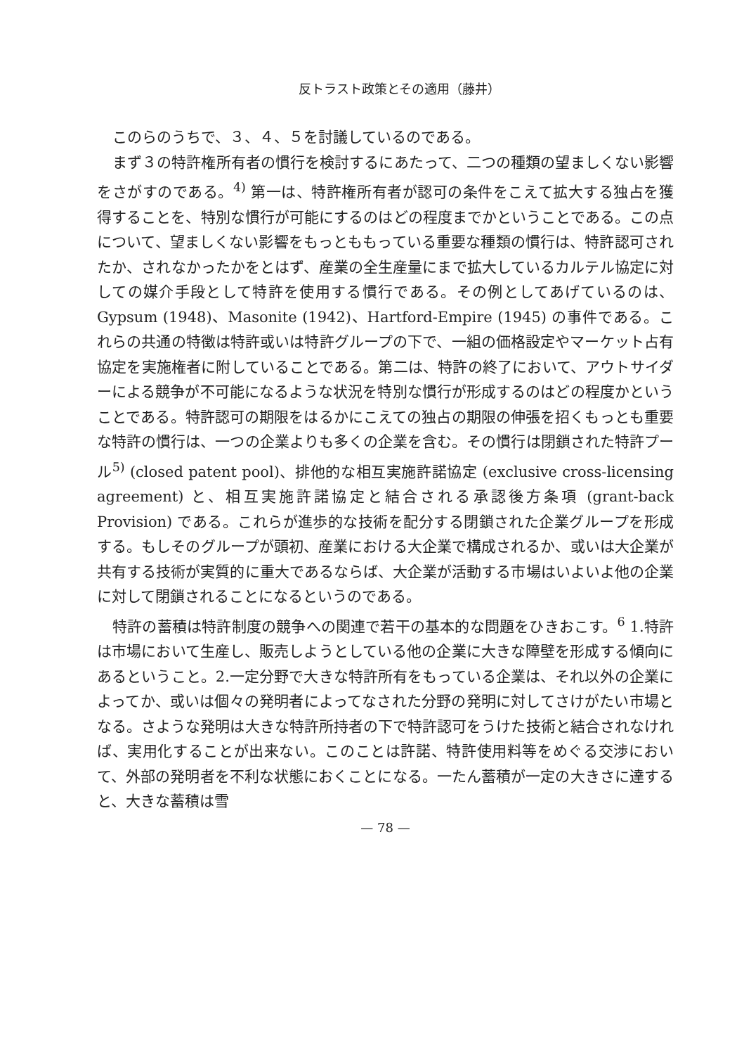反トラスト政策とその適用（藤井）
このらのうちで、３、４、５を討議しているのである。
まず３の特許権所有者の慣行を検討するにあたって、二つの種類の望ましくない影響をさがすのである。<sup>4)</sup> 第一は、特許権所有者が認可の条件をこえて拡大する独占を獲得することを、特別な慣行が可能にするのはどの程度までかということである。この点について、望ましくない影響をもっとももっている重要な種類の慣行は、特許認可されたか、されなかったかをとはず、産業の全生産量にまで拡大しているカルテル協定に対しての媒介手段として特許を使用する慣行である。その例としてあげているのは、Gypsum (1948)、Masonite (1942)、Hartford-Empire (1945) の事件である。これらの共通の特徴は特許或いは特許グループの下で、一組の価格設定やマーケット占有協定を実施権者に附していることである。第二は、特許の終了において、アウトサイダーによる競争が不可能になるような状況を特別な慣行が形成するのはどの程度かということである。特許認可の期限をはるかにこえての独占の期限の伸張を招くもっとも重要な特許の慣行は、一つの企業よりも多くの企業を含む。その慣行は閉鎖された特許プール<sup>5)</sup> (closed patent pool)、排他的な相互実施許諾協定 (exclusive cross-licensing agreement) と、相互実施許諾協定と結合される承認後方条項 (grant-back Provision) である。これらが進歩的な技術を配分する閉鎖された企業グループを形成する。もしそのグループが頭初、産業における大企業で構成されるか、或いは大企業が共有する技術が実質的に重大であるならば、大企業が活動する市場はいよいよ他の企業に対して閉鎖されることになるというのである。
特許の蓄積は特許制度の競争への関連で若干の基本的な問題をひきおこす。<sup>6</sup> 1.特許は市場において生産し、販売しようとしている他の企業に大きな障壁を形成する傾向にあるということ。2.一定分野で大きな特許所有をもっている企業は、それ以外の企業によってか、或いは個々の発明者によってなされた分野の発明に対してさけがたい市場となる。さような発明は大きな特許所持者の下で特許認可をうけた技術と結合されなければ、実用化することが出来ない。このことは許諾、特許使用料等をめぐる交渉において、外部の発明者を不利な状態におくことになる。一たん蓄積が一定の大きさに達すると、大きな蓄積は雪
— 78 —